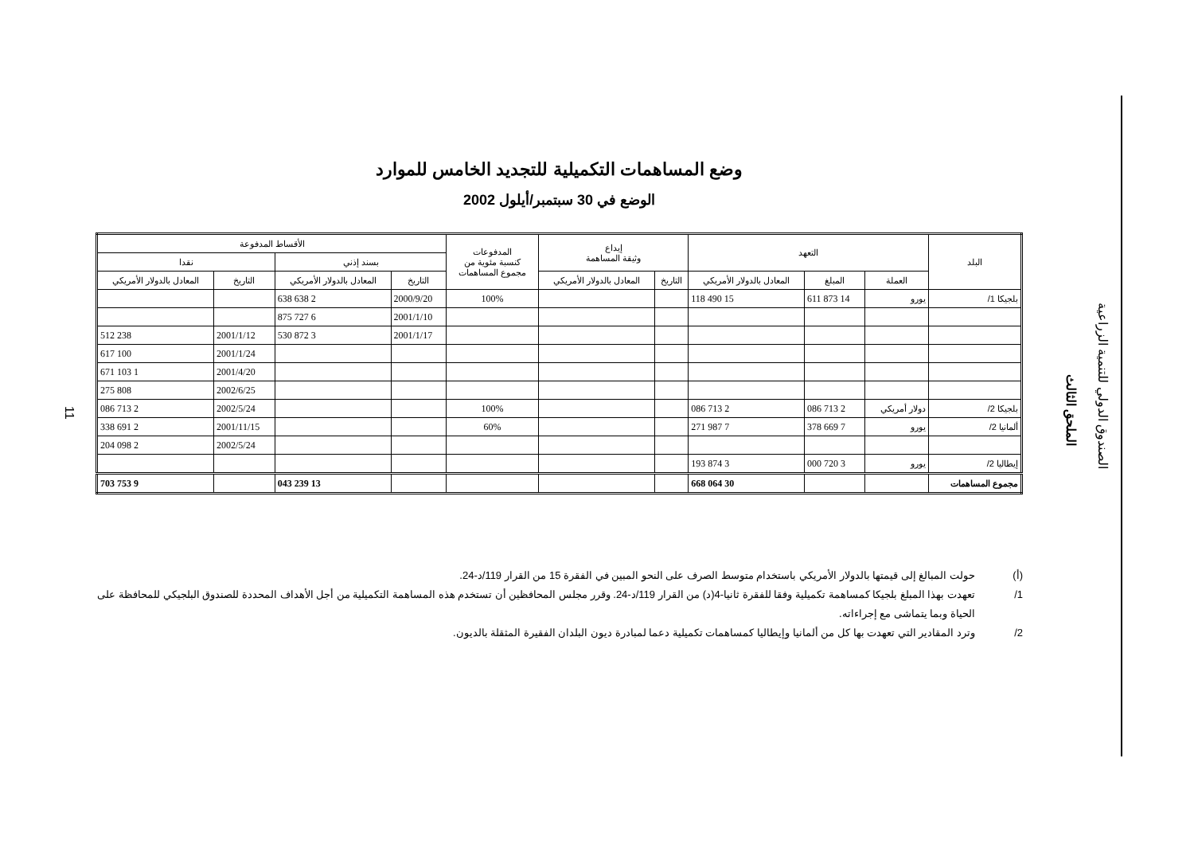11
وضع المساهمات التكميلية للتجديد الخامس للموارد
الوضع في 30 سبتمبر/أيلول 2002
| البلد | التعهد | | | إيداع وثيقة المساهمة | | المدفوعات كنسبة مئوية من مجموع المساهمات | الأقساط المدفوعة | | | |
| --- | --- | --- | --- | --- | --- | --- | --- | --- | --- | --- |
| | | | | | | | بسند إذني | | نقدا | |
| | العملة | المبلغ | المعادل بالدولار الأمريكي | التاريخ | المعادل بالدولار الأمريكي | | التاريخ | المعادل بالدولار الأمريكي | التاريخ | المعادل بالدولار الأمريكي |
| بلجيكا 1/ | يورو | 14 873 611 | 15 490 118 | | | 100% | 2000/9/20 | 2 638 638 | | |
| | | | | | | | 2001/1/10 | 6 727 875 | | |
| | | | | | | | 2001/1/17 | 3 872 530 | 2001/1/12 | 238 512 |
| | | | | | | | | | 2001/1/24 | 100 617 |
| | | | | | | | | | 2001/4/20 | 1 103 671 |
| | | | | | | | | | 2002/6/25 | 808 275 |
| بلجيكا 2/ | دولار أمريكي | 2 713 086 | 2 713 086 | | | 100% | | | 2002/5/24 | 2 713 086 |
| ألمانيا 2/ | يورو | 7 669 378 | 7 987 271 | | | 60% | | | 2001/11/15 | 2 691 338 |
| | | | | | | | | | 2002/5/24 | 2 098 204 |
| إيطاليا 2/ | يورو | 3 720 000 | 3 874 193 | | | | | | | |
| مجموع المساهمات | | | 30 064 668 | | | | | 13 239 043 | | 9 753 703 |
(أ) حولت المبالغ إلى قيمتها بالدولار الأمريكي باستخدام متوسط الصرف على النحو المبين في الفقرة 15 من القرار 119/د-24.
1/ تعهدت بهذا المبلغ بلجيكا كمساهمة تكميلية وفقا للفقرة ثانيا-4(د) من القرار 119/د-24. وقرر مجلس المحافظين أن تستخدم هذه المساهمة التكميلية من أجل الأهداف المحددة للصندوق البلجيكي للمحافظة على الحياة وبما يتماشى مع إجراءاته.
2/ وترد المقادير التي تعهدت بها كل من ألمانيا وإيطاليا كمساهمات تكميلية دعما لمبادرة ديون البلدان الفقيرة المثقلة بالديون.
الصندوق الدولي للتنمية الزراعية
الملحق الثالث